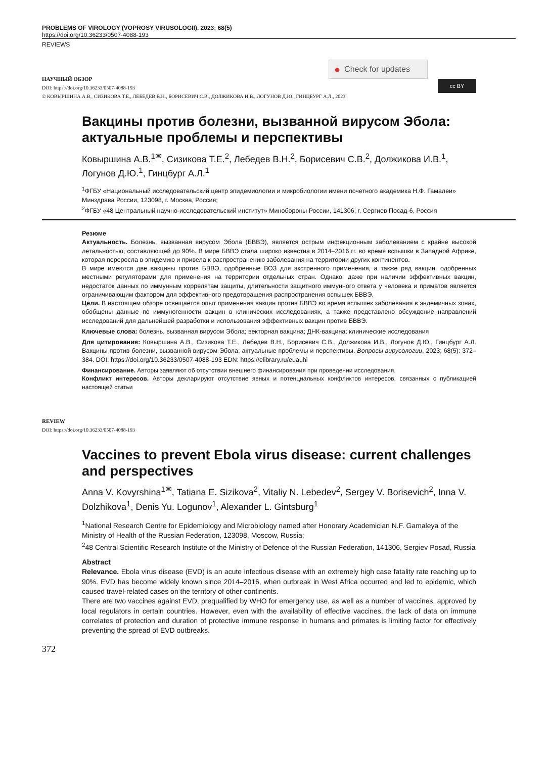PROBLEMS OF VIROLOGY (VOPROSY VIRUSOLOGII). 2023; 68(5)
https://doi.org/10.36233/0507-4088-193
REVIEWS
● Check for updates
cc BY
НАУЧНЫЙ ОБЗОР
DOI: https://doi.org/10.36233/0507-4088-193
© КОВЫРШИНА А.В., СИЗИКОВА Т.Е., ЛЕБЕДЕВ В.Н., БОРИСЕВИЧ С.В., ДОЛЖИКОВА И.В., ЛОГУНОВ Д.Ю., ГИНЦБУРГ А.Л., 2023
Вакцины против болезни, вызванной вирусом Эбола: актуальные проблемы и перспективы
Ковыршина А.В.<sup>1✉</sup>, Сизикова Т.Е.<sup>2</sup>, Лебедев В.Н.<sup>2</sup>, Борисевич С.В.<sup>2</sup>, Должикова И.В.<sup>1</sup>, Логунов Д.Ю.<sup>1</sup>, Гинцбург А.Л.<sup>1</sup>
<sup>1</sup> ФГБУ «Национальный исследовательский центр эпидемиологии и микробиологии имени почетного академика Н.Ф. Гамалеи» Минздрава России, 123098, г. Москва, Россия;
<sup>2</sup> ФГБУ «48 Центральный научно-исследовательский институт» Минобороны России, 141306, г. Сергиев Посад-6, Россия
Резюме
Актуальность. Болезнь, вызванная вирусом Эбола (БВВЭ), является острым инфекционным заболеванием с крайне высокой летальностью, составляющей до 90%. В мире БВВЭ стала широко известна в 2014–2016 гг. во время вспышки в Западной Африке, которая переросла в эпидемию и привела к распространению заболевания на территории других континентов.
В мире имеются две вакцины против БВВЭ, одобренные ВОЗ для экстренного применения, а также ряд вакцин, одобренных местными регуляторами для применения на территории отдельных стран. Однако, даже при наличии эффективных вакцин, недостаток данных по иммунным коррелятам защиты, длительности защитного иммунного ответа у человека и приматов является ограничивающим фактором для эффективного предотвращения распространения вспышек БВВЭ.
Цели. В настоящем обзоре освещается опыт применения вакцин против БВВЭ во время вспышек заболевания в эндемичных зонах, обобщены данные по иммуногенности вакцин в клинических исследованиях, а также представлено обсуждение направлений исследований для дальнейшей разработки и использования эффективных вакцин против БВВЭ.
Ключевые слова: болезнь, вызванная вирусом Эбола; векторная вакцина; ДНК-вакцина; клинические исследования
Для цитирования: Ковыршина А.В., Сизикова Т.Е., Лебедев В.Н., Борисевич С.В., Должикова И.В., Логунов Д.Ю., Гинцбург А.Л. Вакцины против болезни, вызванной вирусом Эбола: актуальные проблемы и перспективы. Вопросы вирусологии. 2023; 68(5): 372–384. DOI: https://doi.org/10.36233/0507-4088-193 EDN: https://elibrary.ru/euauhi
Финансирование. Авторы заявляют об отсутствии внешнего финансирования при проведении исследования.
Конфликт интересов. Авторы декларируют отсутствие явных и потенциальных конфликтов интересов, связанных с публикацией настоящей статьи
REVIEW
DOI: https://doi.org/10.36233/0507-4088-193
Vaccines to prevent Ebola virus disease: current challenges and perspectives
Anna V. Kovyrshina<sup>1✉</sup>, Tatiana E. Sizikova<sup>2</sup>, Vitaliy N. Lebedev<sup>2</sup>, Sergey V. Borisevich<sup>2</sup>, Inna V. Dolzhikova<sup>1</sup>, Denis Yu. Logunov<sup>1</sup>, Alexander L. Gintsburg<sup>1</sup>
<sup>1</sup> National Research Centre for Epidemiology and Microbiology named after Honorary Academician N.F. Gamaleya of the Ministry of Health of the Russian Federation, 123098, Moscow, Russia;
<sup>2</sup> 48 Central Scientific Research Institute of the Ministry of Defence of the Russian Federation, 141306, Sergiev Posad, Russia
Abstract
Relevance. Ebola virus disease (EVD) is an acute infectious disease with an extremely high case fatality rate reaching up to 90%. EVD has become widely known since 2014–2016, when outbreak in West Africa occurred and led to epidemic, which caused travel-related cases on the territory of other continents.
There are two vaccines against EVD, prequalified by WHO for emergency use, as well as a number of vaccines, approved by local regulators in certain countries. However, even with the availability of effective vaccines, the lack of data on immune correlates of protection and duration of protective immune response in humans and primates is limiting factor for effectively preventing the spread of EVD outbreaks.
372